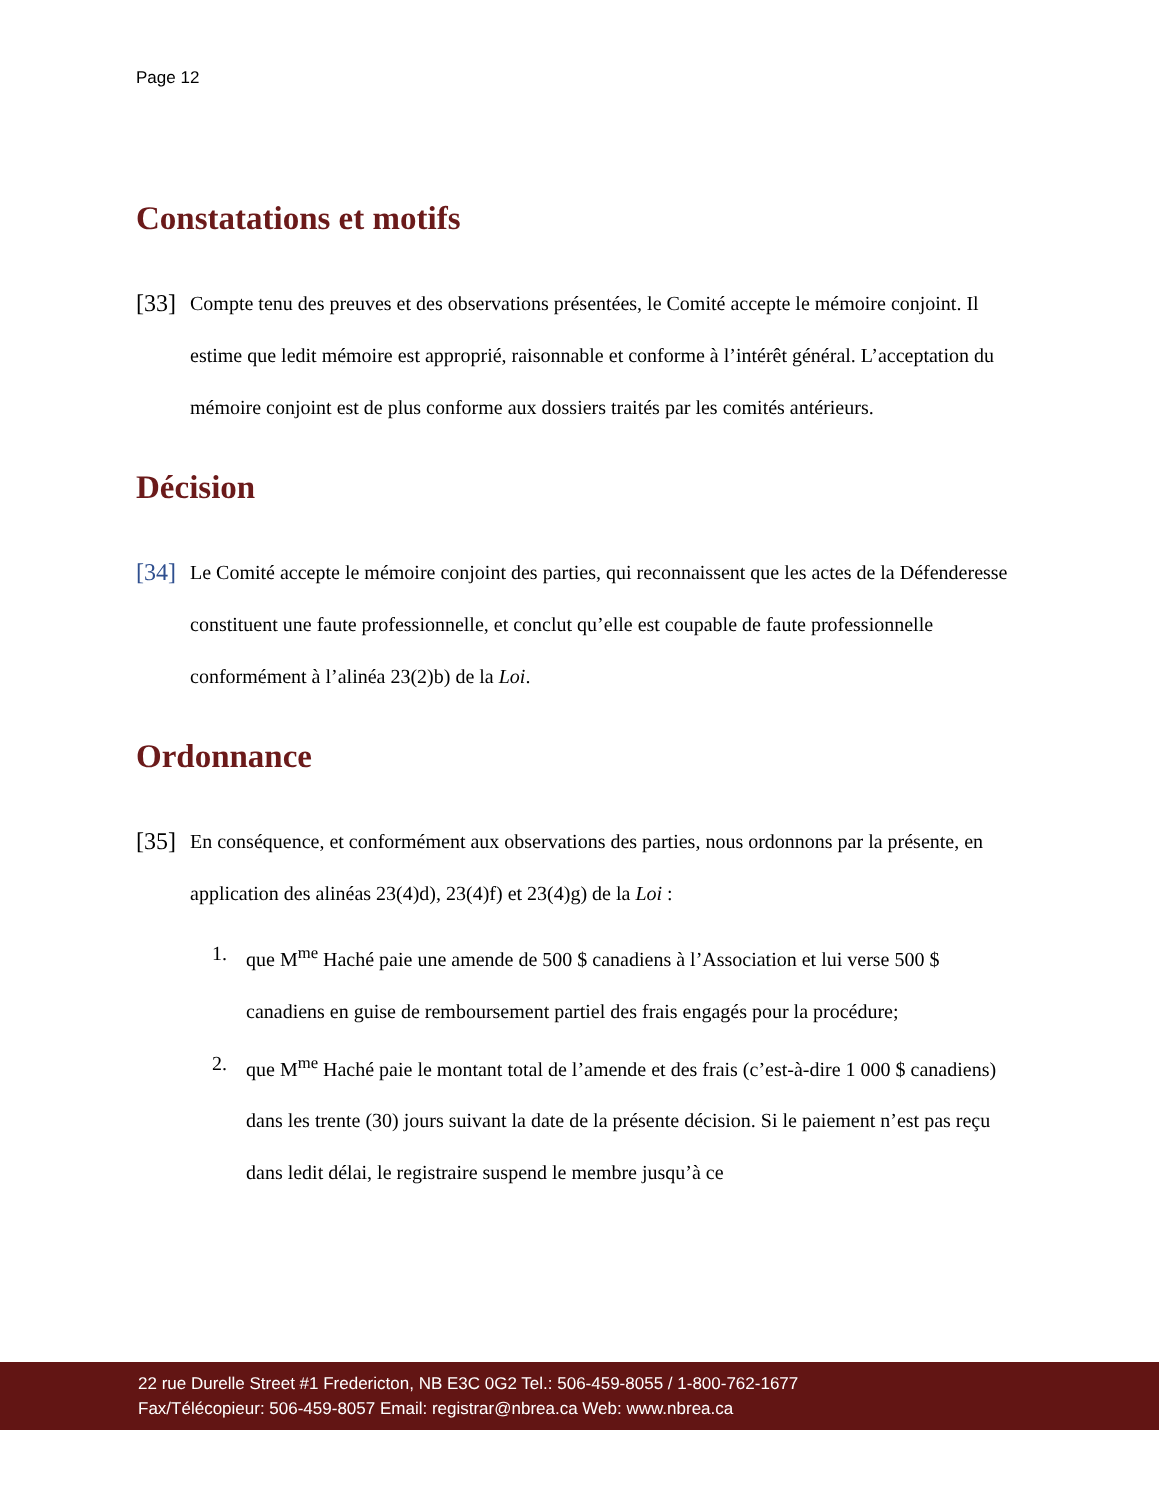Page 12
Constatations et motifs
[33] Compte tenu des preuves et des observations présentées, le Comité accepte le mémoire conjoint. Il estime que ledit mémoire est approprié, raisonnable et conforme à l’intérêt général. L’acceptation du mémoire conjoint est de plus conforme aux dossiers traités par les comités antérieurs.
Décision
[34] Le Comité accepte le mémoire conjoint des parties, qui reconnaissent que les actes de la Défenderesse constituent une faute professionnelle, et conclut qu’elle est coupable de faute professionnelle conformément à l’alinéa 23(2)b) de la Loi.
Ordonnance
[35] En conséquence, et conformément aux observations des parties, nous ordonnons par la présente, en application des alinéas 23(4)d), 23(4)f) et 23(4)g) de la Loi :
1. que M<sup>me</sup> Haché paie une amende de 500 $ canadiens à l’Association et lui verse 500 $ canadiens en guise de remboursement partiel des frais engagés pour la procédure;
2. que M<sup>me</sup> Haché paie le montant total de l’amende et des frais (c’est-à-dire 1 000 $ canadiens) dans les trente (30) jours suivant la date de la présente décision. Si le paiement n’est pas reçu dans ledit délai, le registraire suspend le membre jusqu’à ce
22 rue Durelle Street #1 Fredericton, NB E3C 0G2 Tel.: 506-459-8055 / 1-800-762-1677
Fax/Télécopieur: 506-459-8057 Email: registrar@nbrea.ca Web: www.nbrea.ca